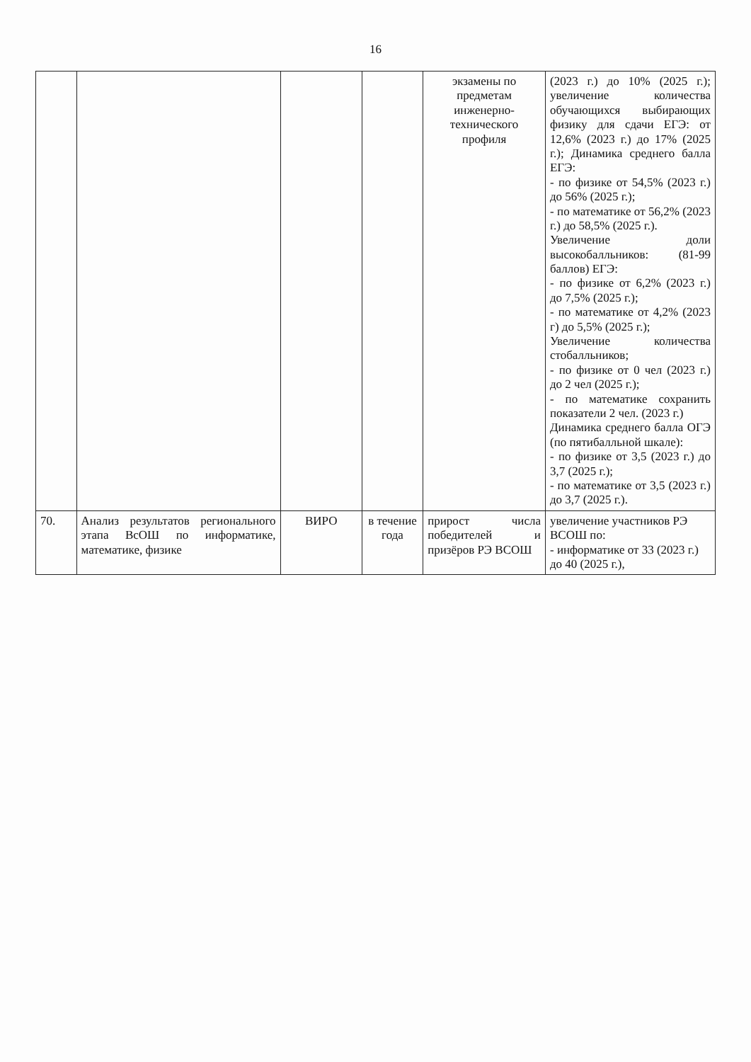16
| | | | | экзамены по предметам инженерно-технического профиля | (2023 г.) до 10% (2025 г.); увеличение количества обучающихся выбирающих физику для сдачи ЕГЭ: от 12,6% (2023 г.) до 17% (2025 г.); Динамика среднего балла ЕГЭ: - по физике от 54,5% (2023 г.) до 56% (2025 г.); - по математике от 56,2% (2023 г.) до 58,5% (2025 г.). Увеличение доли высокобалльников: (81-99 баллов) ЕГЭ: - по физике от 6,2% (2023 г.) до 7,5% (2025 г.); - по математике от 4,2% (2023 г) до 5,5% (2025 г.); Увеличение количества стобалльников; - по физике от 0 чел (2023 г.) до 2 чел (2025 г.); - по математике сохранить показатели 2 чел. (2023 г.) Динамика среднего балла ОГЭ (по пятибалльной шкале): - по физике от 3,5 (2023 г.) до 3,7 (2025 г.); - по математике от 3,5 (2023 г.) до 3,7 (2025 г.). |
| 70. | Анализ результатов регионального этапа ВсОШ по информатике, математике, физике | ВИРО | в течение года | прирост числа победителей и призёров РЭ ВСОШ | увеличение участников РЭ ВСОШ по: - информатике от 33 (2023 г.) до 40 (2025 г.), |